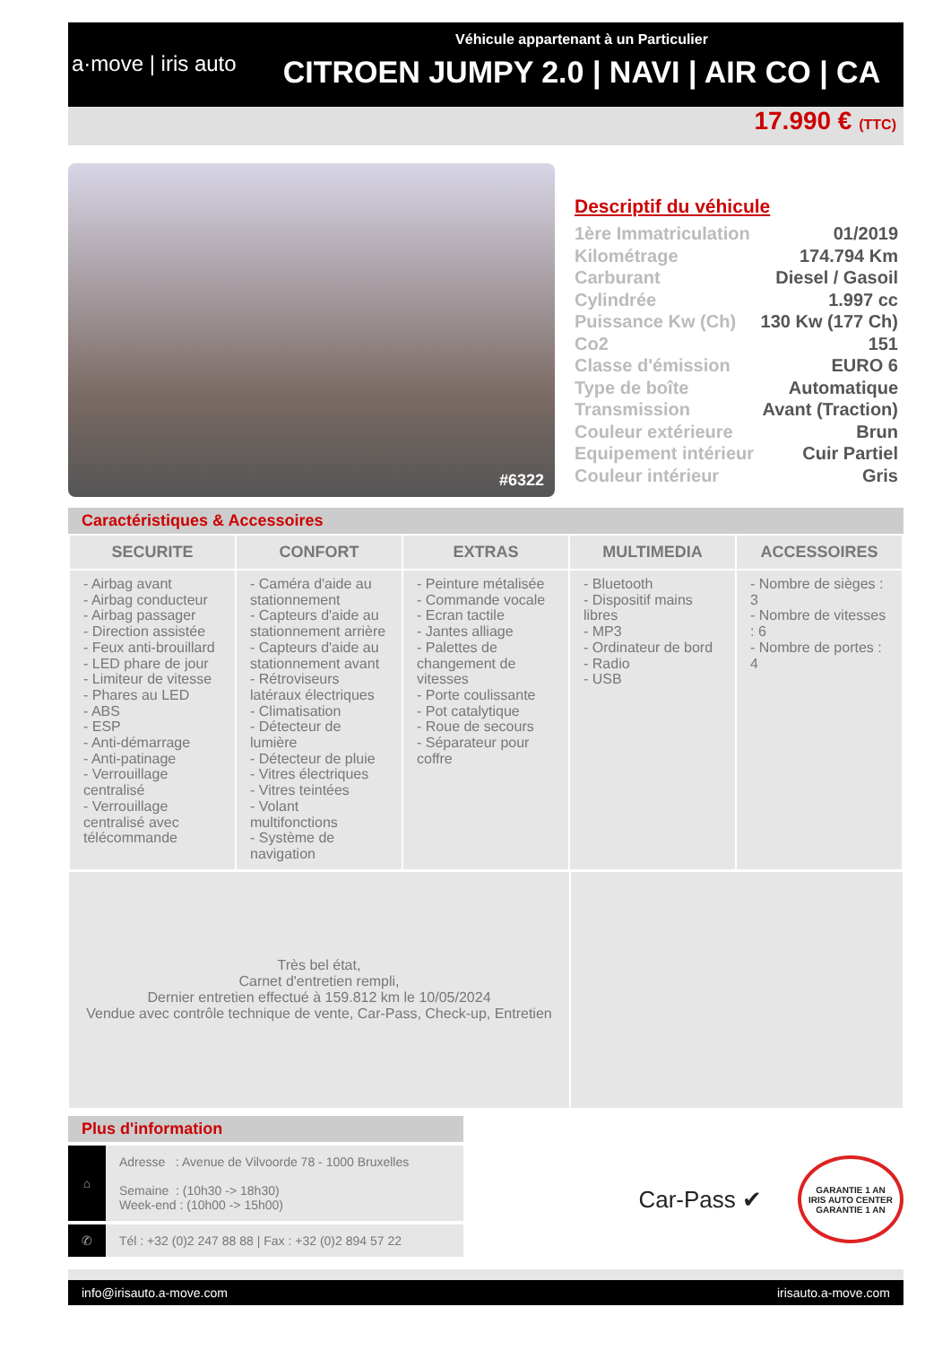a·move | iris auto
Véhicule appartenant à un Particulier
CITROEN JUMPY 2.0 | NAVI | AIR CO | CA
17.990 € (TTC)
#6322
Descriptif du véhicule
| 1ère Immatriculation | 01/2019 |
| Kilométrage | 174.794 Km |
| Carburant | Diesel / Gasoil |
| Cylindrée | 1.997 cc |
| Puissance Kw (Ch) | 130 Kw (177 Ch) |
| Co2 | 151 |
| Classe d'émission | EURO 6 |
| Type de boîte | Automatique |
| Transmission | Avant (Traction) |
| Couleur extérieure | Brun |
| Equipement intérieur | Cuir Partiel |
| Couleur intérieur | Gris |
Caractéristiques & Accessoires
| SECURITE | CONFORT | EXTRAS | MULTIMEDIA | ACCESSOIRES |
| --- | --- | --- | --- | --- |
| - Airbag avant - Airbag conducteur - Airbag passager - Direction assistée - Feux anti-brouillard - LED phare de jour - Limiteur de vitesse - Phares au LED - ABS - ESP - Anti-démarrage - Anti-patinage - Verrouillage centralisé - Verrouillage centralisé avec télécommande | - Caméra d'aide au stationnement - Capteurs d'aide au stationnement arrière - Capteurs d'aide au stationnement avant - Rétroviseurs latéraux électriques - Climatisation - Détecteur de lumière - Détecteur de pluie - Vitres électriques - Vitres teintées - Volant multifonctions - Système de navigation | - Peinture métalisée - Commande vocale - Ecran tactile - Jantes alliage - Palettes de changement de vitesses - Porte coulissante - Pot catalytique - Roue de secours - Séparateur pour coffre | - Bluetooth - Dispositif mains libres - MP3 - Ordinateur de bord - Radio - USB | - Nombre de sièges : 3 - Nombre de vitesses : 6 - Nombre de portes : 4 |
Très bel état,
Carnet d'entretien rempli,
Dernier entretien effectué à 159.812 km le 10/05/2024
Vendue avec contrôle technique de vente, Car-Pass, Check-up, Entretien
Plus d'information
⌂
Adresse : Avenue de Vilvoorde 78 - 1000 Bruxelles
Semaine : (10h30 -> 18h30)
Week-end : (10h00 -> 15h00)
✆
Tél : +32 (0)2 247 88 88 | Fax : +32 (0)2 894 57 22
Car-Pass ✔
GARANTIE 1 AN
IRIS AUTO CENTER
GARANTIE 1 AN
info@irisauto.a-move.com irisauto.a-move.com